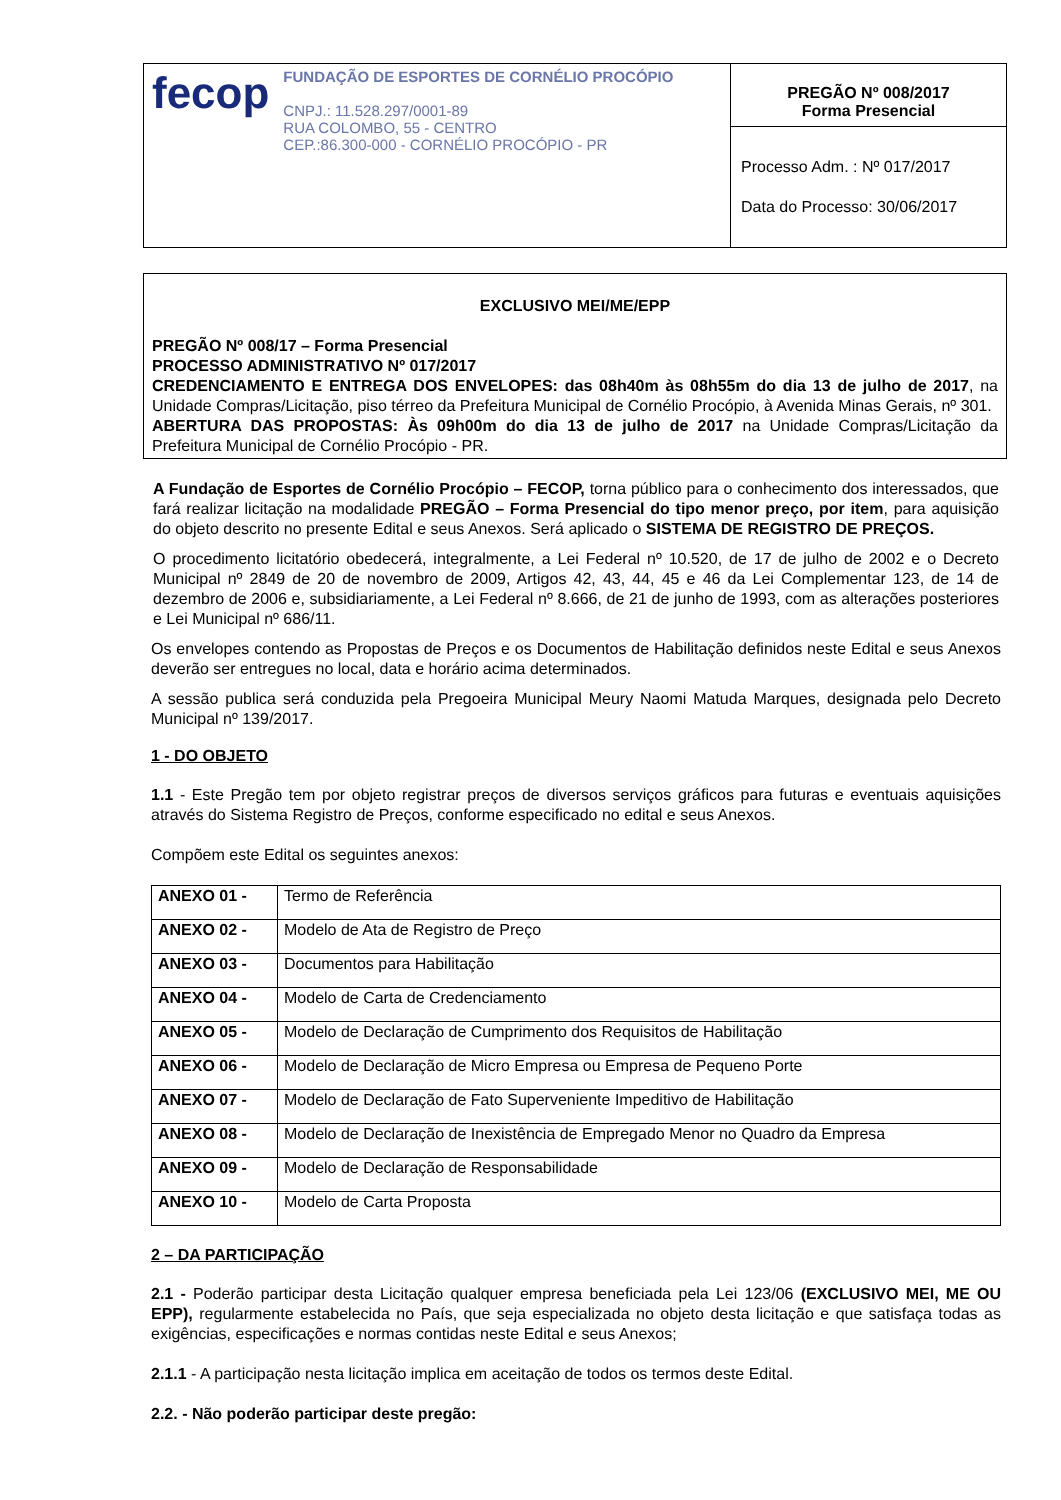| fecop FUNDAÇÃO DE ESPORTES DE CORNÉLIO PROCÓPIO CNPJ.: 11.528.297/0001-89 RUA COLOMBO, 55 - CENTRO CEP.:86.300-000 - CORNÉLIO PROCÓPIO - PR | PREGÃO Nº 008/2017 Forma Presencial |
| | Processo Adm. : Nº 017/2017 Data do Processo: 30/06/2017 |
EXCLUSIVO MEI/ME/EPP
PREGÃO Nº 008/17 – Forma Presencial
PROCESSO ADMINISTRATIVO Nº 017/2017
CREDENCIAMENTO E ENTREGA DOS ENVELOPES: das 08h40m às 08h55m do dia 13 de julho de 2017, na Unidade Compras/Licitação, piso térreo da Prefeitura Municipal de Cornélio Procópio, à Avenida Minas Gerais, nº 301.
ABERTURA DAS PROPOSTAS: Às 09h00m do dia 13 de julho de 2017 na Unidade Compras/Licitação da Prefeitura Municipal de Cornélio Procópio - PR.
A Fundação de Esportes de Cornélio Procópio – FECOP, torna público para o conhecimento dos interessados, que fará realizar licitação na modalidade PREGÃO – Forma Presencial do tipo menor preço, por item, para aquisição do objeto descrito no presente Edital e seus Anexos. Será aplicado o SISTEMA DE REGISTRO DE PREÇOS.
O procedimento licitatório obedecerá, integralmente, a Lei Federal nº 10.520, de 17 de julho de 2002 e o Decreto Municipal nº 2849 de 20 de novembro de 2009, Artigos 42, 43, 44, 45 e 46 da Lei Complementar 123, de 14 de dezembro de 2006 e, subsidiariamente, a Lei Federal nº 8.666, de 21 de junho de 1993, com as alterações posteriores e Lei Municipal nº 686/11.
Os envelopes contendo as Propostas de Preços e os Documentos de Habilitação definidos neste Edital e seus Anexos deverão ser entregues no local, data e horário acima determinados.
A sessão publica será conduzida pela Pregoeira Municipal Meury Naomi Matuda Marques, designada pelo Decreto Municipal nº 139/2017.
1 - DO OBJETO
1.1 - Este Pregão tem por objeto registrar preços de diversos serviços gráficos para futuras e eventuais aquisições através do Sistema Registro de Preços, conforme especificado no edital e seus Anexos.
Compõem este Edital os seguintes anexos:
| ANEXO 01 - | Termo de Referência |
| ANEXO 02 - | Modelo de Ata de Registro de Preço |
| ANEXO 03 - | Documentos para Habilitação |
| ANEXO 04 - | Modelo de Carta de Credenciamento |
| ANEXO 05 - | Modelo de Declaração de Cumprimento dos Requisitos de Habilitação |
| ANEXO 06 - | Modelo de Declaração de Micro Empresa ou Empresa de Pequeno Porte |
| ANEXO 07 - | Modelo de Declaração de Fato Superveniente Impeditivo de Habilitação |
| ANEXO 08 - | Modelo de Declaração de Inexistência de Empregado Menor no Quadro da Empresa |
| ANEXO 09 - | Modelo de Declaração de Responsabilidade |
| ANEXO 10 - | Modelo de Carta Proposta |
2 – DA PARTICIPAÇÃO
2.1 - Poderão participar desta Licitação qualquer empresa beneficiada pela Lei 123/06 (EXCLUSIVO MEI, ME OU EPP), regularmente estabelecida no País, que seja especializada no objeto desta licitação e que satisfaça todas as exigências, especificações e normas contidas neste Edital e seus Anexos;
2.1.1 - A participação nesta licitação implica em aceitação de todos os termos deste Edital.
2.2. - Não poderão participar deste pregão: